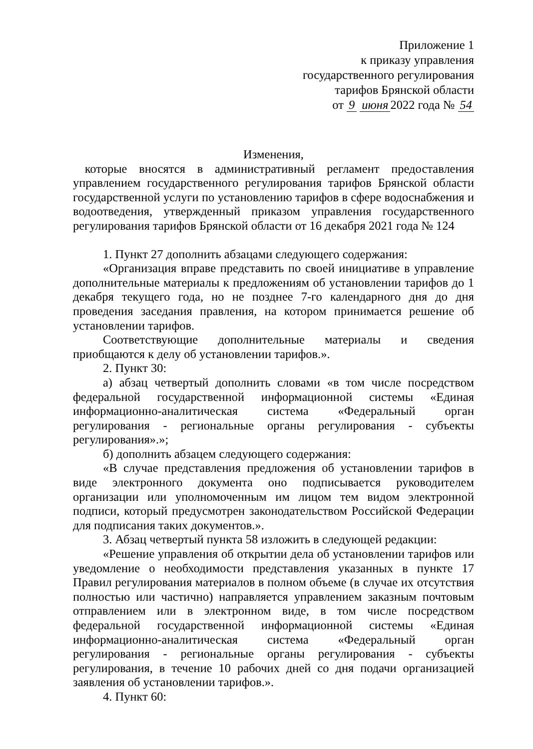Приложение 1
к приказу управления
государственного регулирования
тарифов Брянской области
от 9 июня 2022 года № 54
Изменения,
которые вносятся в административный регламент предоставления управлением государственного регулирования тарифов Брянской области государственной услуги по установлению тарифов в сфере водоснабжения и водоотведения, утвержденный приказом управления государственного регулирования тарифов Брянской области от 16 декабря 2021 года № 124
1. Пункт 27 дополнить абзацами следующего содержания:
«Организация вправе представить по своей инициативе в управление дополнительные материалы к предложениям об установлении тарифов до 1 декабря текущего года, но не позднее 7-го календарного дня до дня проведения заседания правления, на котором принимается решение об установлении тарифов.
Соответствующие дополнительные материалы и сведения приобщаются к делу об установлении тарифов.».
2. Пункт 30:
а) абзац четвертый дополнить словами «в том числе посредством федеральной государственной информационной системы «Единая информационно-аналитическая система «Федеральный орган регулирования - региональные органы регулирования - субъекты регулирования».»;
б) дополнить абзацем следующего содержания:
«В случае представления предложения об установлении тарифов в виде электронного документа оно подписывается руководителем организации или уполномоченным им лицом тем видом электронной подписи, который предусмотрен законодательством Российской Федерации для подписания таких документов.».
3. Абзац четвертый пункта 58 изложить в следующей редакции:
«Решение управления об открытии дела об установлении тарифов или уведомление о необходимости представления указанных в пункте 17 Правил регулирования материалов в полном объеме (в случае их отсутствия полностью или частично) направляется управлением заказным почтовым отправлением или в электронном виде, в том числе посредством федеральной государственной информационной системы «Единая информационно-аналитическая система «Федеральный орган регулирования - региональные органы регулирования - субъекты регулирования, в течение 10 рабочих дней со дня подачи организацией заявления об установлении тарифов.».
4. Пункт 60: